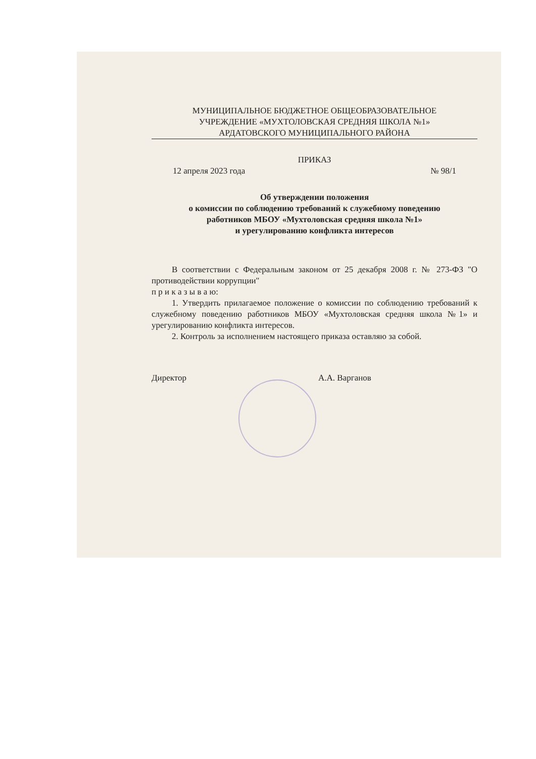МУНИЦИПАЛЬНОЕ БЮДЖЕТНОЕ ОБЩЕОБРАЗОВАТЕЛЬНОЕ
УЧРЕЖДЕНИЕ «МУХТОЛОВСКАЯ СРЕДНЯЯ ШКОЛА №1»
АРДАТОВСКОГО МУНИЦИПАЛЬНОГО РАЙОНА
ПРИКАЗ
12 апреля 2023 года № 98/1
Об утверждении положения
о комиссии по соблюдению требований к служебному поведению
работников МБОУ «Мухтоловская средняя школа №1»
и урегулированию конфликта интересов
В соответствии с Федеральным законом от 25 декабря 2008 г. № 273-ФЗ "О противодействии коррупции"
п р и к а з ы в а ю:
1. Утвердить прилагаемое положение о комиссии по соблюдению требований к служебному поведению работников МБОУ «Мухтоловская средняя школа №1» и урегулированию конфликта интересов.
2. Контроль за исполнением настоящего приказа оставляю за собой.
Директор А.А. Варганов